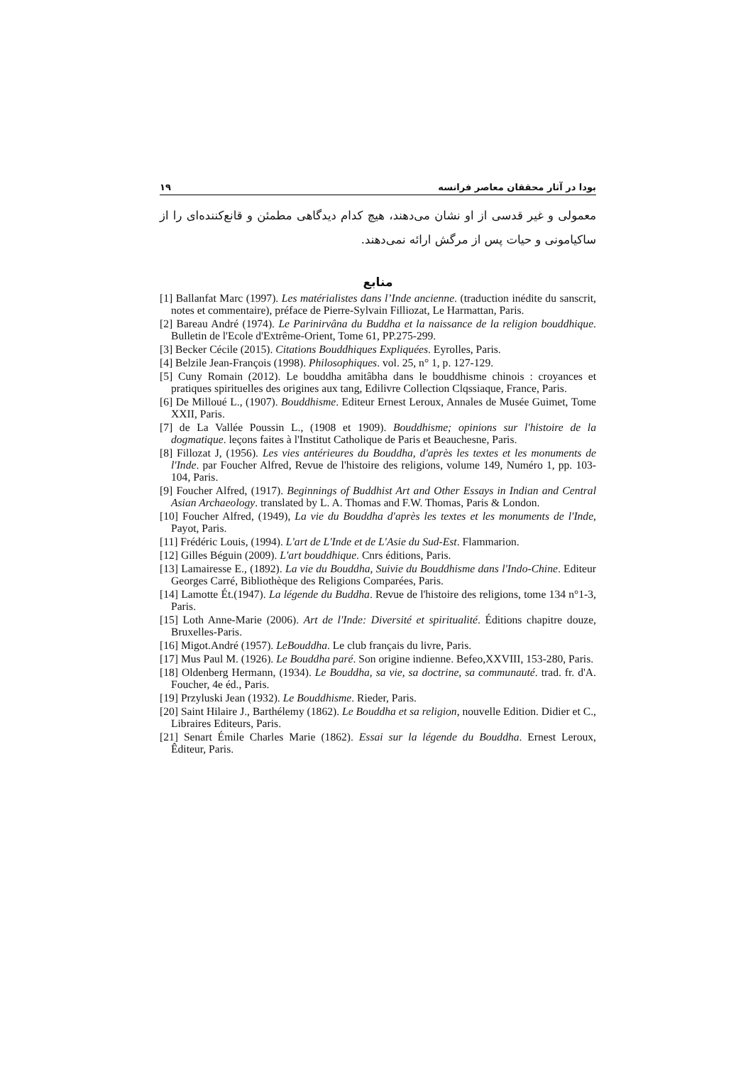بودا در آثار محققان معاصر فرانسه ۱۹
معمولی و غیر قدسی از او نشان می‌دهند، هیچ کدام دیدگاهی مطمئن و قانع‌کننده‌ای را از ساکیامونی و حیات پس از مرگش ارائه نمی‌دهند.
منابع
[1] Ballanfat Marc (1997). Les matérialistes dans l’Inde ancienne. (traduction inédite du sanscrit, notes et commentaire), préface de Pierre-Sylvain Filliozat, Le Harmattan, Paris.
[2] Bareau André (1974). Le Parinirvâna du Buddha et la naissance de la religion bouddhique. Bulletin de l'Ecole d'Extrême-Orient, Tome 61, PP.275-299.
[3] Becker Cécile (2015). Citations Bouddhiques Expliquées. Eyrolles, Paris.
[4] Belzile Jean-François (1998). Philosophiques. vol. 25, n° 1, p. 127-129.
[5] Cuny Romain (2012). Le bouddha amitâbha dans le bouddhisme chinois : croyances et pratiques spirituelles des origines aux tang, Edilivre Collection Clqssiaque, France, Paris.
[6] De Milloué L., (1907). Bouddhisme. Editeur Ernest Leroux, Annales de Musée Guimet, Tome XXII, Paris.
[7] de La Vallée Poussin L., (1908 et 1909). Bouddhisme; opinions sur l'histoire de la dogmatique. leçons faites à l'Institut Catholique de Paris et Beauchesne, Paris.
[8] Fillozat J, (1956). Les vies antérieures du Bouddha, d'après les textes et les monuments de l'Inde. par Foucher Alfred, Revue de l'histoire des religions, volume 149, Numéro 1, pp. 103-104, Paris.
[9] Foucher Alfred, (1917). Beginnings of Buddhist Art and Other Essays in Indian and Central Asian Archaeology. translated by L. A. Thomas and F.W. Thomas, Paris & London.
[10] Foucher Alfred, (1949), La vie du Bouddha d'après les textes et les monuments de l'Inde, Payot, Paris.
[11] Frédéric Louis, (1994). L'art de L'Inde et de L'Asie du Sud-Est. Flammarion.
[12] Gilles Béguin (2009). L'art bouddhique. Cnrs éditions, Paris.
[13] Lamairesse E., (1892). La vie du Bouddha, Suivie du Bouddhisme dans l'Indo-Chine. Editeur Georges Carré, Bibliothèque des Religions Comparées, Paris.
[14] Lamotte Ét.(1947). La légende du Buddha. Revue de l'histoire des religions, tome 134 n°1-3, Paris.
[15] Loth Anne-Marie (2006). Art de l'Inde: Diversité et spiritualité. Éditions chapitre douze, Bruxelles-Paris.
[16] Migot.André (1957). LeBouddha. Le club français du livre, Paris.
[17] Mus Paul M. (1926). Le Bouddha paré. Son origine indienne. Befeo,XXVIII, 153-280, Paris.
[18] Oldenberg Hermann, (1934). Le Bouddha, sa vie, sa doctrine, sa communauté. trad. fr. d'A. Foucher, 4e éd., Paris.
[19] Przyluski Jean (1932). Le Bouddhisme. Rieder, Paris.
[20] Saint Hilaire J., Barthélemy (1862). Le Bouddha et sa religion, nouvelle Edition. Didier et C., Libraires Editeurs, Paris.
[21] Senart Émile Charles Marie (1862). Essai sur la légende du Bouddha. Ernest Leroux, Êditeur, Paris.